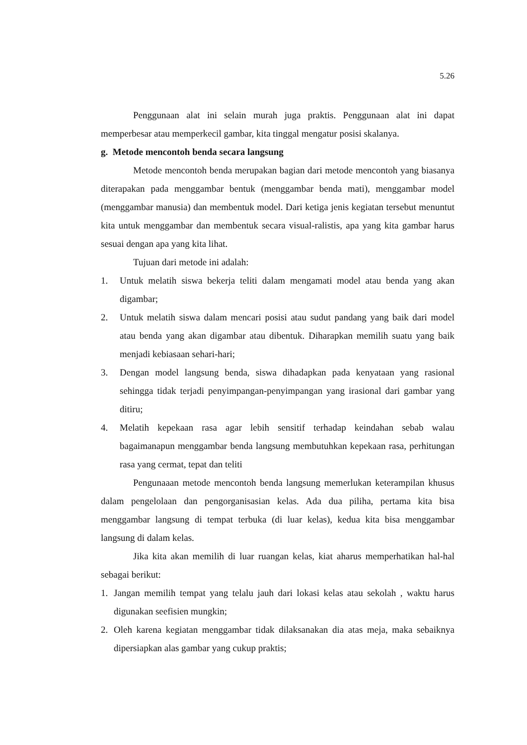5.26
Penggunaan alat ini selain murah juga praktis. Penggunaan alat ini dapat memperbesar atau memperkecil gambar, kita tinggal mengatur posisi skalanya.
g. Metode mencontoh benda secara langsung
Metode mencontoh benda merupakan bagian dari metode mencontoh yang biasanya diterapakan pada menggambar bentuk (menggambar benda mati), menggambar model (menggambar manusia) dan membentuk model. Dari ketiga jenis kegiatan tersebut menuntut kita untuk menggambar dan membentuk secara visual-ralistis, apa yang kita gambar harus sesuai dengan apa yang kita lihat.
Tujuan dari metode ini adalah:
1. Untuk melatih siswa bekerja teliti dalam mengamati model atau benda yang akan digambar;
2. Untuk melatih siswa dalam mencari posisi atau sudut pandang yang baik dari model atau benda yang akan digambar atau dibentuk. Diharapkan memilih suatu yang baik menjadi kebiasaan sehari-hari;
3. Dengan model langsung benda, siswa dihadapkan pada kenyataan yang rasional sehingga tidak terjadi penyimpangan-penyimpangan yang irasional dari gambar yang ditiru;
4. Melatih kepekaan rasa agar lebih sensitif terhadap keindahan sebab walau bagaimanapun menggambar benda langsung membutuhkan kepekaan rasa, perhitungan rasa yang cermat, tepat dan teliti
Pengunaaan metode mencontoh benda langsung memerlukan keterampilan khusus dalam pengelolaan dan pengorganisasian kelas. Ada dua piliha, pertama kita bisa menggambar langsung di tempat terbuka (di luar kelas), kedua kita bisa menggambar langsung di dalam kelas.
Jika kita akan memilih di luar ruangan kelas, kiat aharus memperhatikan hal-hal sebagai berikut:
1. Jangan memilih tempat yang telalu jauh dari lokasi kelas atau sekolah , waktu harus digunakan seefisien mungkin;
2. Oleh karena kegiatan menggambar tidak dilaksanakan dia atas meja, maka sebaiknya dipersiapkan alas gambar yang cukup praktis;